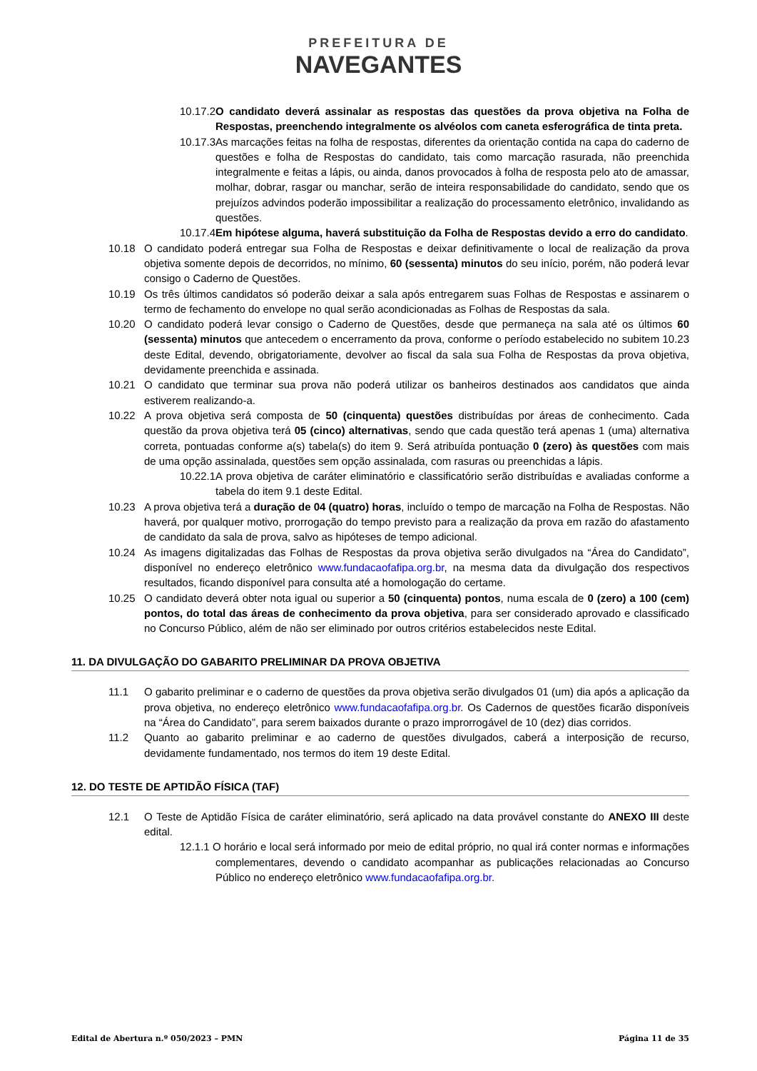PREFEITURA DE
NAVEGANTES
10.17.2O candidato deverá assinalar as respostas das questões da prova objetiva na Folha de Respostas, preenchendo integralmente os alvéolos com caneta esferográfica de tinta preta.
10.17.3As marcações feitas na folha de respostas, diferentes da orientação contida na capa do caderno de questões e folha de Respostas do candidato, tais como marcação rasurada, não preenchida integralmente e feitas a lápis, ou ainda, danos provocados à folha de resposta pelo ato de amassar, molhar, dobrar, rasgar ou manchar, serão de inteira responsabilidade do candidato, sendo que os prejuízos advindos poderão impossibilitar a realização do processamento eletrônico, invalidando as questões.
10.17.4Em hipótese alguma, haverá substituição da Folha de Respostas devido a erro do candidato.
10.18 O candidato poderá entregar sua Folha de Respostas e deixar definitivamente o local de realização da prova objetiva somente depois de decorridos, no mínimo, 60 (sessenta) minutos do seu início, porém, não poderá levar consigo o Caderno de Questões.
10.19 Os três últimos candidatos só poderão deixar a sala após entregarem suas Folhas de Respostas e assinarem o termo de fechamento do envelope no qual serão acondicionadas as Folhas de Respostas da sala.
10.20 O candidato poderá levar consigo o Caderno de Questões, desde que permaneça na sala até os últimos 60 (sessenta) minutos que antecedem o encerramento da prova, conforme o período estabelecido no subitem 10.23 deste Edital, devendo, obrigatoriamente, devolver ao fiscal da sala sua Folha de Respostas da prova objetiva, devidamente preenchida e assinada.
10.21 O candidato que terminar sua prova não poderá utilizar os banheiros destinados aos candidatos que ainda estiverem realizando-a.
10.22 A prova objetiva será composta de 50 (cinquenta) questões distribuídas por áreas de conhecimento. Cada questão da prova objetiva terá 05 (cinco) alternativas, sendo que cada questão terá apenas 1 (uma) alternativa correta, pontuadas conforme a(s) tabela(s) do item 9. Será atribuída pontuação 0 (zero) às questões com mais de uma opção assinalada, questões sem opção assinalada, com rasuras ou preenchidas a lápis.
10.22.1A prova objetiva de caráter eliminatório e classificatório serão distribuídas e avaliadas conforme a tabela do item 9.1 deste Edital.
10.23 A prova objetiva terá a duração de 04 (quatro) horas, incluído o tempo de marcação na Folha de Respostas. Não haverá, por qualquer motivo, prorrogação do tempo previsto para a realização da prova em razão do afastamento de candidato da sala de prova, salvo as hipóteses de tempo adicional.
10.24 As imagens digitalizadas das Folhas de Respostas da prova objetiva serão divulgados na “Área do Candidato”, disponível no endereço eletrônico www.fundacaofafipa.org.br, na mesma data da divulgação dos respectivos resultados, ficando disponível para consulta até a homologação do certame.
10.25 O candidato deverá obter nota igual ou superior a 50 (cinquenta) pontos, numa escala de 0 (zero) a 100 (cem) pontos, do total das áreas de conhecimento da prova objetiva, para ser considerado aprovado e classificado no Concurso Público, além de não ser eliminado por outros critérios estabelecidos neste Edital.
11. DA DIVULGAÇÃO DO GABARITO PRELIMINAR DA PROVA OBJETIVA
11.1 O gabarito preliminar e o caderno de questões da prova objetiva serão divulgados 01 (um) dia após a aplicação da prova objetiva, no endereço eletrônico www.fundacaofafipa.org.br. Os Cadernos de questões ficarão disponíveis na “Área do Candidato”, para serem baixados durante o prazo improrrogável de 10 (dez) dias corridos.
11.2 Quanto ao gabarito preliminar e ao caderno de questões divulgados, caberá a interposição de recurso, devidamente fundamentado, nos termos do item 19 deste Edital.
12. DO TESTE DE APTIDÃO FÍSICA (TAF)
12.1 O Teste de Aptidão Física de caráter eliminatório, será aplicado na data provável constante do ANEXO III deste edital.
12.1.1 O horário e local será informado por meio de edital próprio, no qual irá conter normas e informações complementares, devendo o candidato acompanhar as publicações relacionadas ao Concurso Público no endereço eletrônico www.fundacaofafipa.org.br.
Edital de Abertura n.º 050/2023 – PMN Página 11 de 35